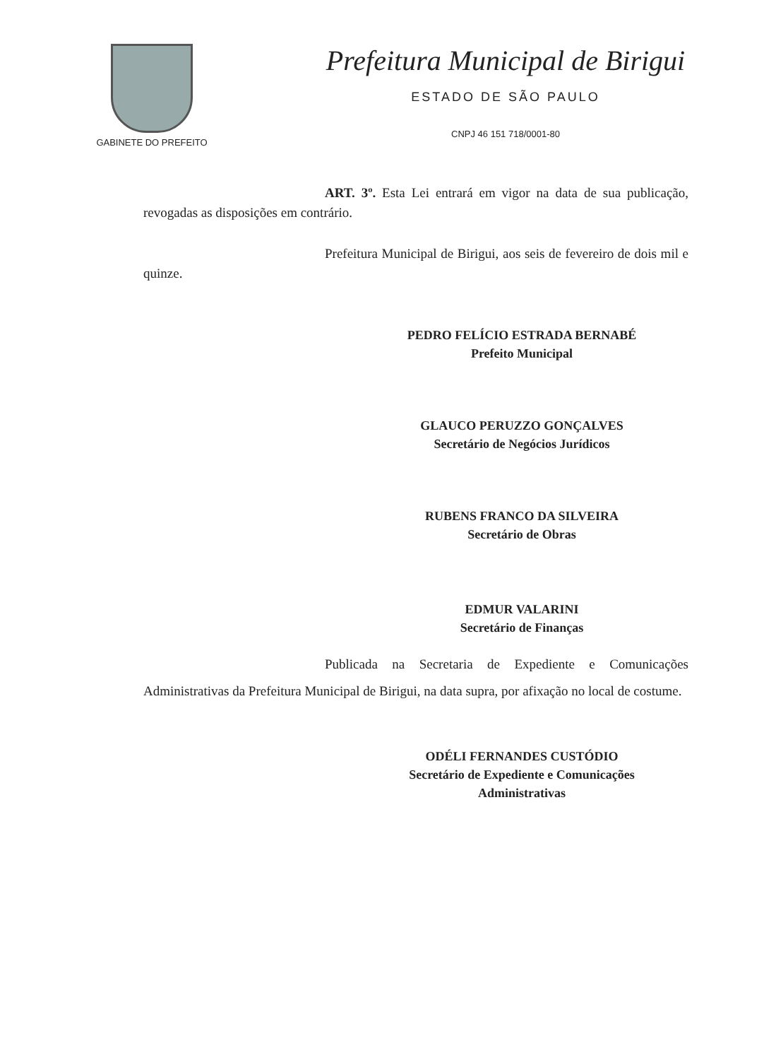GABINETE DO PREFEITO
Prefeitura Municipal de Birigui
ESTADO DE SÃO PAULO
CNPJ 46 151 718/0001-80
ART. 3º. Esta Lei entrará em vigor na data de sua publicação, revogadas as disposições em contrário.
Prefeitura Municipal de Birigui, aos seis de fevereiro de dois mil e quinze.
PEDRO FELÍCIO ESTRADA BERNABÉ
Prefeito Municipal
GLAUCO PERUZZO GONÇALVES
Secretário de Negócios Jurídicos
RUBENS FRANCO DA SILVEIRA
Secretário de Obras
EDMUR VALARINI
Secretário de Finanças
Publicada na Secretaria de Expediente e Comunicações Administrativas da Prefeitura Municipal de Birigui, na data supra, por afixação no local de costume.
ODÉLI FERNANDES CUSTÓDIO
Secretário de Expediente e Comunicações
Administrativas